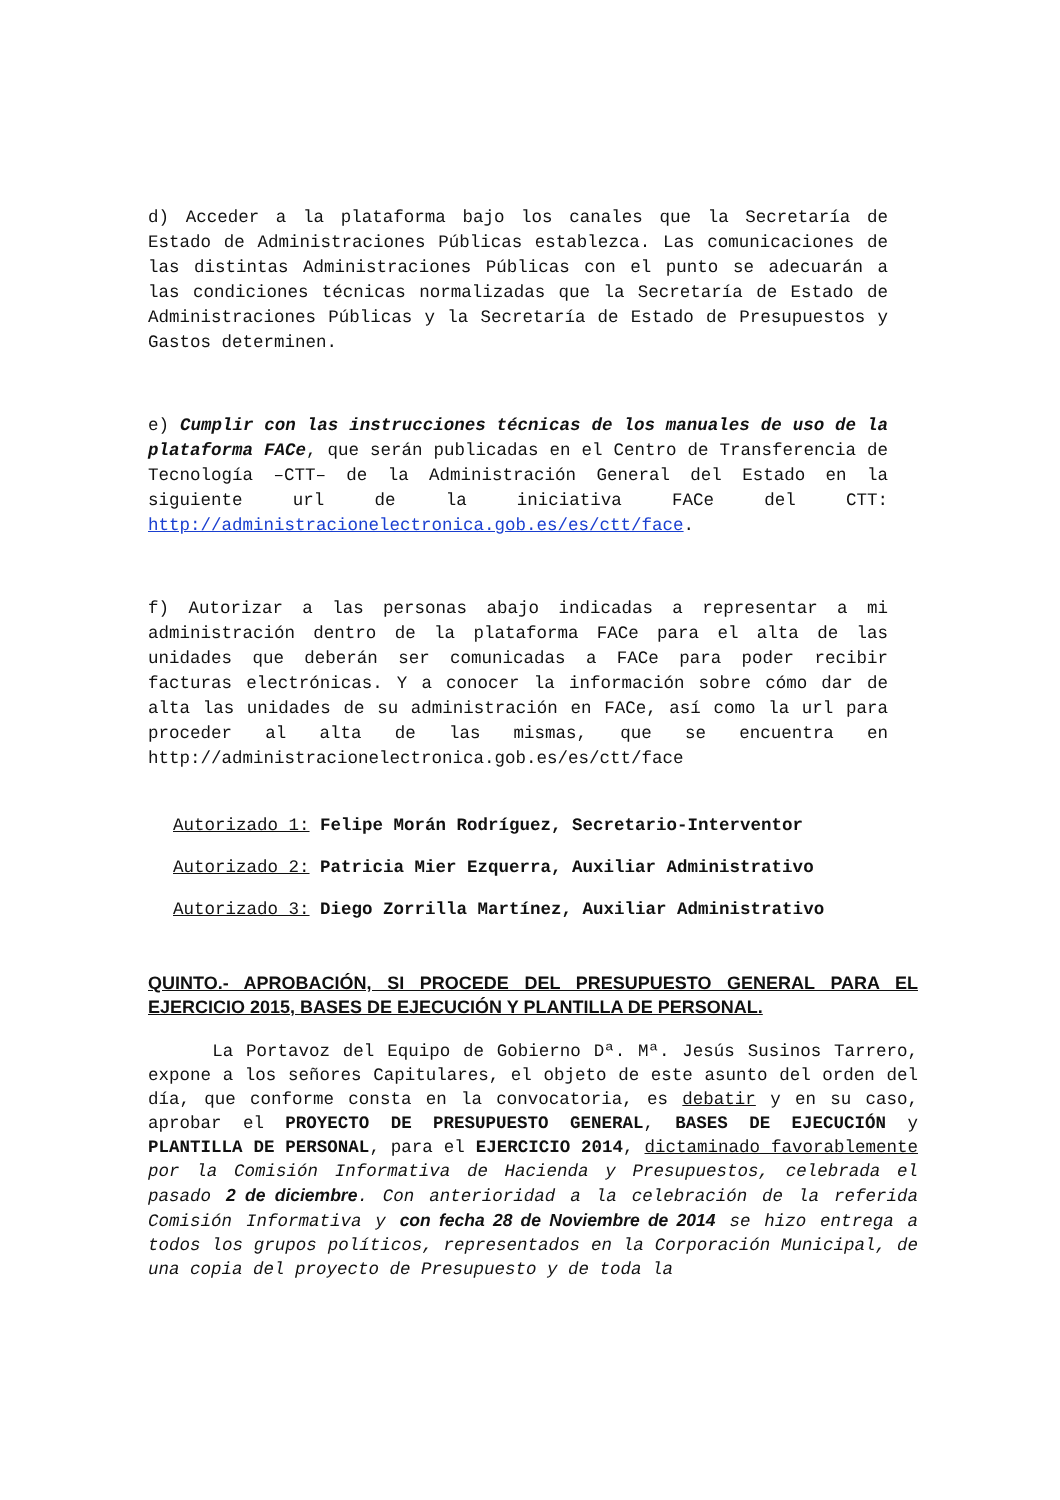d) Acceder a la plataforma bajo los canales que la Secretaría de Estado de Administraciones Públicas establezca. Las comunicaciones de las distintas Administraciones Públicas con el punto se adecuarán a las condiciones técnicas normalizadas que la Secretaría de Estado de Administraciones Públicas y la Secretaría de Estado de Presupuestos y Gastos determinen.
e) Cumplir con las instrucciones técnicas de los manuales de uso de la plataforma FACe, que serán publicadas en el Centro de Transferencia de Tecnología –CTT– de la Administración General del Estado en la siguiente url de la iniciativa FACe del CTT: http://administracionelectronica.gob.es/es/ctt/face.
f) Autorizar a las personas abajo indicadas a representar a mi administración dentro de la plataforma FACe para el alta de las unidades que deberán ser comunicadas a FACe para poder recibir facturas electrónicas. Y a conocer la información sobre cómo dar de alta las unidades de su administración en FACe, así como la url para proceder al alta de las mismas, que se encuentra en http://administracionelectronica.gob.es/es/ctt/face
Autorizado 1: Felipe Morán Rodríguez, Secretario-Interventor
Autorizado 2: Patricia Mier Ezquerra, Auxiliar Administrativo
Autorizado 3: Diego Zorrilla Martínez, Auxiliar Administrativo
QUINTO.- APROBACIÓN, SI PROCEDE DEL PRESUPUESTO GENERAL PARA EL EJERCICIO 2015, BASES DE EJECUCIÓN Y PLANTILLA DE PERSONAL.
La Portavoz del Equipo de Gobierno Dª. Mª. Jesús Susinos Tarrero, expone a los señores Capitulares, el objeto de este asunto del orden del día, que conforme consta en la convocatoria, es debatir y en su caso, aprobar el PROYECTO DE PRESUPUESTO GENERAL, BASES DE EJECUCIÓN y PLANTILLA DE PERSONAL, para el EJERCICIO 2014, dictaminado favorablemente por la Comisión Informativa de Hacienda y Presupuestos, celebrada el pasado 2 de diciembre. Con anterioridad a la celebración de la referida Comisión Informativa y con fecha 28 de Noviembre de 2014 se hizo entrega a todos los grupos políticos, representados en la Corporación Municipal, de una copia del proyecto de Presupuesto y de toda la